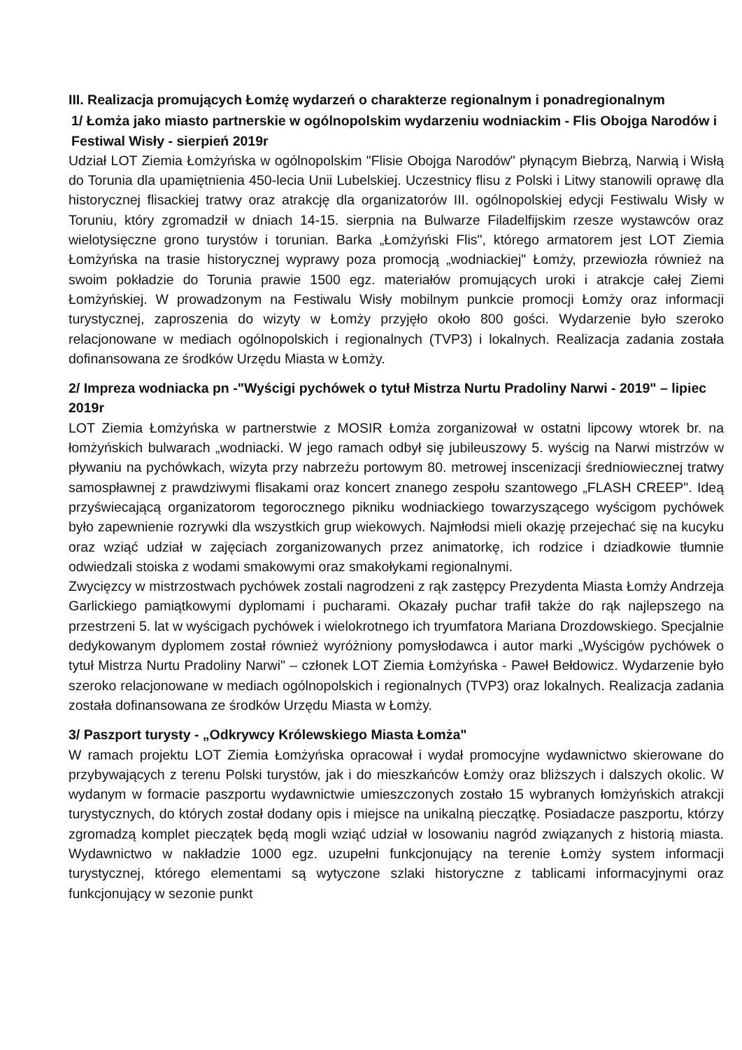III. Realizacja promujących Łomżę wydarzeń o charakterze regionalnym i ponadregionalnym
1/ Łomża jako miasto partnerskie w ogólnopolskim wydarzeniu wodniackim - Flis Obojga Narodów i Festiwal Wisły - sierpień 2019r
Udział LOT Ziemia Łomżyńska w ogólnopolskim "Flisie Obojga Narodów" płynącym Biebrzą, Narwią i Wisłą do Torunia dla upamiętnienia 450-lecia Unii Lubelskiej. Uczestnicy flisu z Polski i Litwy stanowili oprawę dla historycznej flisackiej tratwy oraz atrakcję dla organizatorów III. ogólnopolskiej edycji Festiwalu Wisły w Toruniu, który zgromadził w dniach 14-15. sierpnia na Bulwarze Filadelfijskim rzesze wystawców oraz wielotysięczne grono turystów i torunian. Barka „Łomżyński Flis", którego armatorem jest LOT Ziemia Łomżyńska na trasie historycznej wyprawy poza promocją „wodniackiej" Łomży, przewiozła również na swoim pokładzie do Torunia prawie 1500 egz. materiałów promujących uroki i atrakcje całej Ziemi Łomżyńskiej. W prowadzonym na Festiwalu Wisły mobilnym punkcie promocji Łomży oraz informacji turystycznej, zaproszenia do wizyty w Łomży przyjęło około 800 gości. Wydarzenie było szeroko relacjonowane w mediach ogólnopolskich i regionalnych (TVP3) i lokalnych. Realizacja zadania została dofinansowana ze środków Urzędu Miasta w Łomży.
2/ Impreza wodniacka pn -"Wyścigi pychówek o tytuł Mistrza Nurtu Pradoliny Narwi - 2019" – lipiec 2019r
LOT Ziemia Łomżyńska w partnerstwie z MOSIR Łomża zorganizował w ostatni lipcowy wtorek br. na łomżyńskich bulwarach „wodniacki. W jego ramach odbył się jubileuszowy 5. wyścig na Narwi mistrzów w pływaniu na pychówkach, wizyta przy nabrzeżu portowym 80. metrowej inscenizacji średniowiecznej tratwy samospławnej z prawdziwymi flisakami oraz koncert znanego zespołu szantowego „FLASH CREEP". Ideą przyświecającą organizatorom tegorocznego pikniku wodniackiego towarzyszącego wyścigom pychówek było zapewnienie rozrywki dla wszystkich grup wiekowych. Najmłodsi mieli okazję przejechać się na kucyku oraz wziąć udział w zajęciach zorganizowanych przez animatorkę, ich rodzice i dziadkowie tłumnie odwiedzali stoiska z wodami smakowymi oraz smakołykami regionalnymi.
Zwycięzcy w mistrzostwach pychówek zostali nagrodzeni z rąk zastępcy Prezydenta Miasta Łomży Andrzeja Garlickiego pamiątkowymi dyplomami i pucharami. Okazały puchar trafił także do rąk najlepszego na przestrzeni 5. lat w wyścigach pychówek i wielokrotnego ich tryumfatora Mariana Drozdowskiego. Specjalnie dedykowanym dyplomem został również wyróżniony pomysłodawca i autor marki „Wyścigów pychówek o tytuł Mistrza Nurtu Pradoliny Narwi" – członek LOT Ziemia Łomżyńska - Paweł Bełdowicz. Wydarzenie było szeroko relacjonowane w mediach ogólnopolskich i regionalnych (TVP3) oraz lokalnych. Realizacja zadania została dofinansowana ze środków Urzędu Miasta w Łomży.
3/ Paszport turysty - „Odkrywcy Królewskiego Miasta Łomża"
W ramach projektu LOT Ziemia Łomżyńska opracował i wydał promocyjne wydawnictwo skierowane do przybywających z terenu Polski turystów, jak i do mieszkańców Łomży oraz bliższych i dalszych okolic. W wydanym w formacie paszportu wydawnictwie umieszczonych zostało 15 wybranych łomżyńskich atrakcji turystycznych, do których został dodany opis i miejsce na unikalną pieczątkę. Posiadacze paszportu, którzy zgromadzą komplet pieczątek będą mogli wziąć udział w losowaniu nagród związanych z historią miasta. Wydawnictwo w nakładzie 1000 egz. uzupełni funkcjonujący na terenie Łomży system informacji turystycznej, którego elementami są wytyczone szlaki historyczne z tablicami informacyjnymi oraz funkcjonujący w sezonie punkt